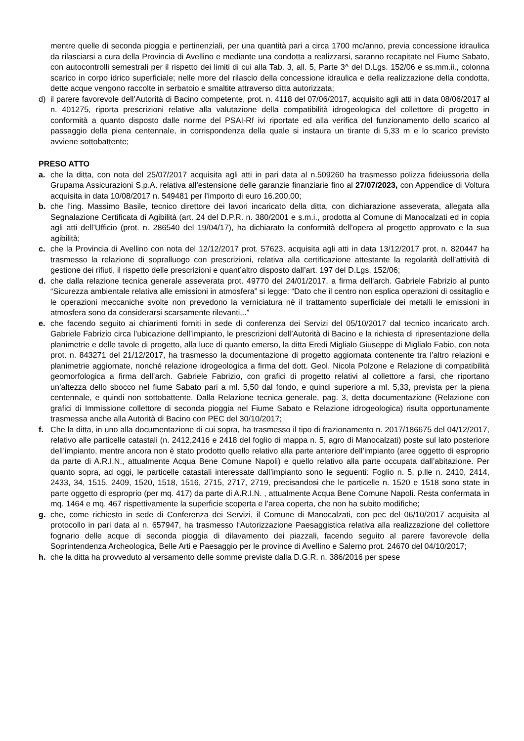mentre quelle di seconda pioggia e pertinenziali, per una quantità pari a circa 1700 mc/anno, previa concessione idraulica da rilasciarsi a cura della Provincia di Avellino e mediante una condotta a realizzarsi, saranno recapitate nel Fiume Sabato, con autocontrolli semestrali per il rispetto dei limiti di cui alla Tab. 3, all. 5, Parte 3^ del D.Lgs. 152/06 e ss.mm.ii., colonna scarico in corpo idrico superficiale; nelle more del rilascio della concessione idraulica e della realizzazione della condotta, dette acque vengono raccolte in serbatoio e smaltite attraverso ditta autorizzata;
d) il parere favorevole dell’Autorità di Bacino competente, prot. n. 4118 del 07/06/2017, acquisito agli atti in data 08/06/2017 al n. 401275, riporta prescrizioni relative alla valutazione della compatibilità idrogeologica del collettore di progetto in conformità a quanto disposto dalle norme del PSAI-Rf ivi riportate ed alla verifica del funzionamento dello scarico al passaggio della piena centennale, in corrispondenza della quale si instaura un tirante di 5,33 m e lo scarico previsto avviene sottobattente;
PRESO ATTO
a. che la ditta, con nota del 25/07/2017 acquisita agli atti in pari data al n.509260 ha trasmesso polizza fideiussoria della Grupama Assicurazioni S.p.A. relativa all’estensione delle garanzie finanziarie fino al 27/07/2023, con Appendice di Voltura acquisita in data 10/08/2017 n. 549481 per l’importo di euro 16.200,00;
b. che l’ing. Massimo Basile, tecnico direttore dei lavori incaricato della ditta, con dichiarazione asseverata, allegata alla Segnalazione Certificata di Agibilità (art. 24 del D.P.R. n. 380/2001 e s.m.i., prodotta al Comune di Manocalzati ed in copia agli atti dell’Ufficio (prot. n. 286540 del 19/04/17), ha dichiarato la conformità dell’opera al progetto approvato e la sua agibilità;
c. che la Provincia di Avellino con nota del 12/12/2017 prot. 57623, acquisita agli atti in data 13/12/2017 prot. n. 820447 ha trasmesso la relazione di sopralluogo con prescrizioni, relativa alla certificazione attestante la regolarità dell’attività di gestione dei rifiuti, il rispetto delle prescrizioni e quant’altro disposto dall’art. 197 del D.Lgs. 152/06;
d. che dalla relazione tecnica generale asseverata prot. 49770 del 24/01/2017, a firma dell'arch. Gabriele Fabrizio al punto “Sicurezza ambientale relativa alle emissioni in atmosfera” si legge: “Dato che il centro non esplica operazioni di ossitaglio e le operazioni meccaniche svolte non prevedono la verniciatura nè il trattamento superficiale dei metalli le emissioni in atmosfera sono da considerarsi scarsamente rilevanti,..”
e. che facendo seguito ai chiarimenti forniti in sede di conferenza dei Servizi del 05/10/2017 dal tecnico incaricato arch. Gabriele Fabrizio circa l’ubicazione dell’impianto, le prescrizioni dell’Autorità di Bacino e la richiesta di ripresentazione della planimetrie e delle tavole di progetto, alla luce di quanto emerso, la ditta Eredi Miglialo Giuseppe di Miglialo Fabio, con nota prot. n. 843271 del 21/12/2017, ha trasmesso la documentazione di progetto aggiornata contenente tra l’altro relazioni e planimetrie aggiornate, nonché relazione idrogeologica a firma del dott. Geol. Nicola Polzone e Relazione di compatibilità geomorfologica a firma dell’arch. Gabriele Fabrizio, con grafici di progetto relativi al collettore a farsi, che riportano un’altezza dello sbocco nel fiume Sabato pari a ml. 5,50 dal fondo, e quindi superiore a ml. 5,33, prevista per la piena centennale, e quindi non sottobattente. Dalla Relazione tecnica generale, pag. 3, detta documentazione (Relazione con grafici di Immissione collettore di seconda pioggia nel Fiume Sabato e Relazione idrogeologica) risulta opportunamente trasmessa anche alla Autorità di Bacino con PEC del 30/10/2017;
f. Che la ditta, in uno alla documentazione di cui sopra, ha trasmesso il tipo di frazionamento n. 2017/186675 del 04/12/2017, relativo alle particelle catastali (n. 2412,2416 e 2418 del foglio di mappa n. 5, agro di Manocalzati) poste sul lato posteriore dell’impianto, mentre ancora non è stato prodotto quello relativo alla parte anteriore dell’impianto (aree oggetto di esproprio da parte di A.R.I.N., attualmente Acqua Bene Comune Napoli) e quello relativo alla parte occupata dall’abitazione. Per quanto sopra, ad oggi, le particelle catastali interessate dall’impianto sono le seguenti: Foglio n. 5, p.lle n. 2410, 2414, 2433, 34, 1515, 2409, 1520, 1518, 1516, 2715, 2717, 2719, precisandosi che le particelle n. 1520 e 1518 sono state in parte oggetto di esproprio (per mq. 417) da parte di A.R.I.N. , attualmente Acqua Bene Comune Napoli. Resta confermata in mq. 1464 e mq. 467 rispettivamente la superficie scoperta e l’area coperta, che non ha subito modifiche;
g. che, come richiesto in sede di Conferenza dei Servizi, il Comune di Manocalzati, con pec del 06/10/2017 acquisita al protocollo in pari data al n. 657947, ha trasmesso l‘Autorizzazione Paesaggistica relativa alla realizzazione del collettore fognario delle acque di seconda pioggia di dilavamento dei piazzali, facendo seguito al parere favorevole della Soprintendenza Archeologica, Belle Arti e Paesaggio per le province di Avellino e Salerno prot. 24670 del 04/10/2017;
h. che la ditta ha provveduto al versamento delle somme previste dalla D.G.R. n. 386/2016 per spese